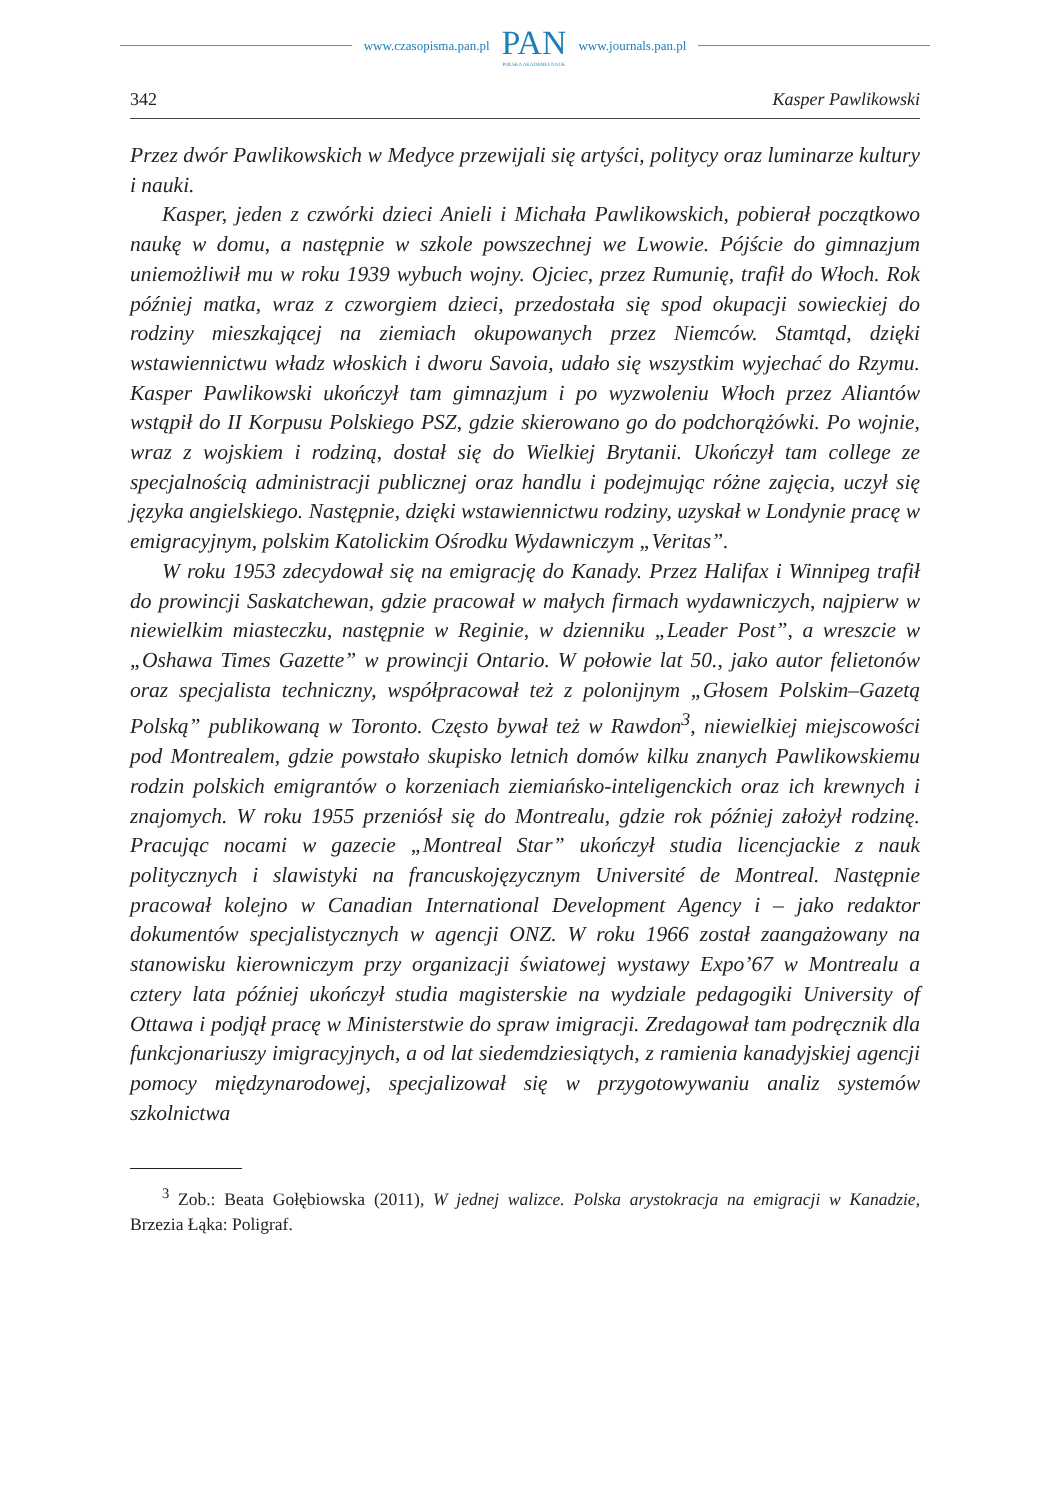www.czasopisma.pan.pl
PAN
POLSKA AKADEMIA NAUK
www.journals.pan.pl
342 Kasper Pawlikowski
Przez dwór Pawlikowskich w Medyce przewijali się artyści, politycy oraz luminarze kultury i nauki.
Kasper, jeden z czwórki dzieci Anieli i Michała Pawlikowskich, pobierał początkowo naukę w domu, a następnie w szkole powszechnej we Lwowie. Pójście do gimnazjum uniemożliwił mu w roku 1939 wybuch wojny. Ojciec, przez Rumunię, trafił do Włoch. Rok później matka, wraz z czworgiem dzieci, przedostała się spod okupacji sowieckiej do rodziny mieszkającej na ziemiach okupowanych przez Niemców. Stamtąd, dzięki wstawiennictwu władz włoskich i dworu Savoia, udało się wszystkim wyjechać do Rzymu. Kasper Pawlikowski ukończył tam gimnazjum i po wyzwoleniu Włoch przez Aliantów wstąpił do II Korpusu Polskiego PSZ, gdzie skierowano go do podchorążówki. Po wojnie, wraz z wojskiem i rodziną, dostał się do Wielkiej Brytanii. Ukończył tam college ze specjalnością administracji publicznej oraz handlu i podejmując różne zajęcia, uczył się języka angielskiego. Następnie, dzięki wstawiennictwu rodziny, uzyskał w Londynie pracę w emigracyjnym, polskim Katolickim Ośrodku Wydawniczym „Veritas”.
W roku 1953 zdecydował się na emigrację do Kanady. Przez Halifax i Winnipeg trafił do prowincji Saskatchewan, gdzie pracował w małych firmach wydawniczych, najpierw w niewielkim miasteczku, następnie w Reginie, w dzienniku „Leader Post”, a wreszcie w „Oshawa Times Gazette” w prowincji Ontario. W połowie lat 50., jako autor felietonów oraz specjalista techniczny, współpracował też z polonijnym „Głosem Polskim–Gazetą Polską” publikowaną w Toronto. Często bywał też w Rawdon<sup>3</sup>, niewielkiej miejscowości pod Montrealem, gdzie powstało skupisko letnich domów kilku znanych Pawlikowskiemu rodzin polskich emigrantów o korzeniach ziemiańsko-inteligenckich oraz ich krewnych i znajomych. W roku 1955 przeniósł się do Montrealu, gdzie rok później założył rodzinę. Pracując nocami w gazecie „Montreal Star” ukończył studia licencjackie z nauk politycznych i slawistyki na francuskojęzycznym Université de Montreal. Następnie pracował kolejno w Canadian International Development Agency i – jako redaktor dokumentów specjalistycznych w agencji ONZ. W roku 1966 został zaangażowany na stanowisku kierowniczym przy organizacji światowej wystawy Expo’67 w Montrealu a cztery lata później ukończył studia magisterskie na wydziale pedagogiki University of Ottawa i podjął pracę w Ministerstwie do spraw imigracji. Zredagował tam podręcznik dla funkcjonariuszy imigracyjnych, a od lat siedemdziesiątych, z ramienia kanadyjskiej agencji pomocy międzynarodowej, specjalizował się w przygotowywaniu analiz systemów szkolnictwa
<sup>3</sup> Zob.: Beata Gołębiowska (2011), W jednej walizce. Polska arystokracja na emigracji w Kanadzie, Brzezia Łąka: Poligraf.